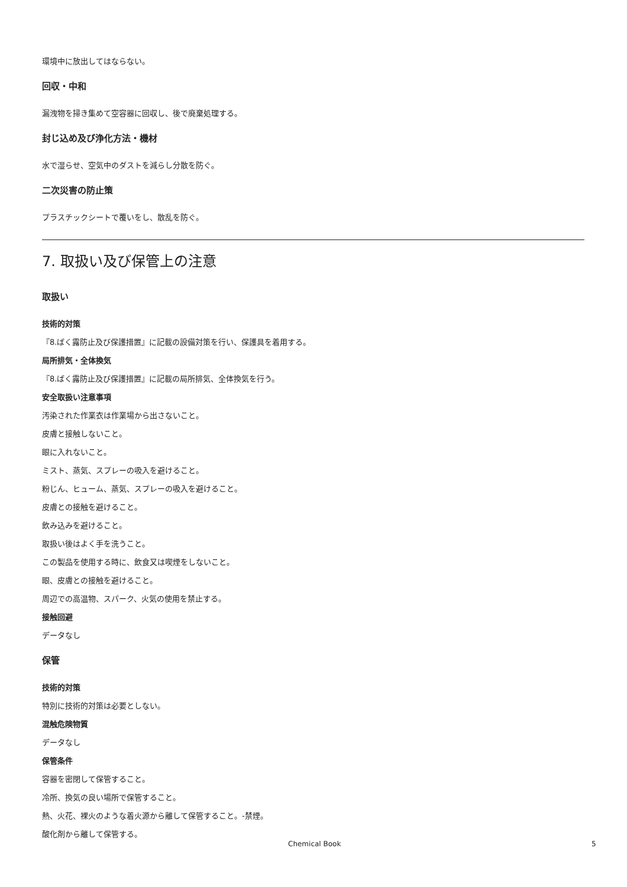環境中に放出してはならない。
回収・中和
漏洩物を掃き集めて空容器に回収し、後で廃棄処理する。
封じ込め及び浄化方法・機材
水で湿らせ、空気中のダストを減らし分散を防ぐ。
二次災害の防止策
プラスチックシートで覆いをし、散乱を防ぐ。
7. 取扱い及び保管上の注意
取扱い
技術的対策
『8.ばく露防止及び保護措置』に記載の設備対策を行い、保護具を着用する。
局所排気・全体換気
『8.ばく露防止及び保護措置』に記載の局所排気、全体換気を行う。
安全取扱い注意事項
汚染された作業衣は作業場から出さないこと。
皮膚と接触しないこと。
眼に入れないこと。
ミスト、蒸気、スプレーの吸入を避けること。
粉じん、ヒューム、蒸気、スプレーの吸入を避けること。
皮膚との接触を避けること。
飲み込みを避けること。
取扱い後はよく手を洗うこと。
この製品を使用する時に、飲食又は喫煙をしないこと。
眼、皮膚との接触を避けること。
周辺での高温物、スパーク、火気の使用を禁止する。
接触回避
データなし
保管
技術的対策
特別に技術的対策は必要としない。
混触危険物質
データなし
保管条件
容器を密閉して保管すること。
冷所、換気の良い場所で保管すること。
熱、火花、裸火のような着火源から離して保管すること。-禁煙。
酸化剤から離して保管する。
Chemical Book 5